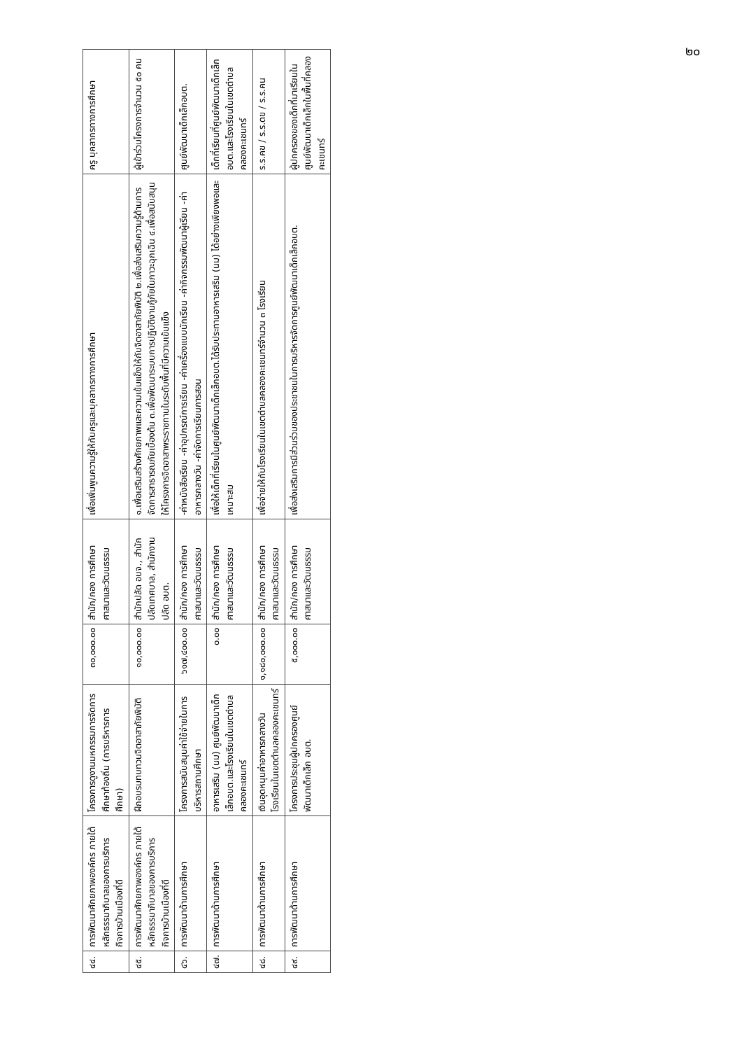๒๐
| ๔๔. | การพัฒนาศักยภาพองค์กร ภายใต้หลักธรรมาภิบาลของการบริการกิจการบ้านเมืองที่ดี | โครงการดูงานมหกรรมการจัดการศึกษาท้องถิ่น (การบริหารการศึกษา) | ๓๐,๐๐๐.๐๐ | สำนัก/กอง การศึกษา ศาสนาและวัฒนธรรม | เพื่อเพิ่มพูนความรู้ให้กับครูและบุคลากรทางการศึกษา | ครู บุคลากรทางการศึกษา |
| ๔๕. | การพัฒนาศักยภาพองค์กร ภายใต้หลักธรรมาภิบาลของการบริการกิจการบ้านเมืองที่ดี | ฝึกอบรมทบทวนจิตอาสาภัยพิบัติ | ๑๐,๐๐๐.๐๐ | สำนักปลัด อบจ., สำนักปลัดเทศบาล, สำนักงานปลัด อบต. | ๑.เพื่อเสริมสร้างศักยภาพและความเข้มแข็งให้กับจิตอาสาภัยพิบัติ ๒.เพื่อส่งเสริมความรู้ด้านการจัดการสาธารณภัยเบื้องต้น ๓.เพื่อพัฒนาระบบการปฏิบัติงานกู้ภัยในภาวะฉุกเฉิน ๔.เพื่อสนับสนุนให้โครงการจิตอาสาพระราชทานในระดับพื้นที่มีความเข้มแข็ง | ผู้เข้าร่วมโครงการจำนวน ๕๐ คน |
| ๔๖. | การพัฒนาด้านการศึกษา | โครงการสนับสนุนค่าใช้จ่ายในการบริหารสถานศึกษา | ๖๑๗,๔๐๐.๐๐ | สำนัก/กอง การศึกษา ศาสนาและวัฒนธรรม | -ค่าหนังสือเรียน -ค่าอุปกรณ์การเรียน -ค่าเครื่องแบบนักเรียน -ค่ากิจกรรมพัฒนาผู้เรียน -ค่าอาหารกลางวัน -ค่าจัดการเรียนการสอน | ศูนย์พัฒนาเด็กเล็กอบต. |
| ๔๗. | การพัฒนาด้านการศึกษา | อาหารเสริม (นม) ศูนย์พัฒนาเด็กเล็กอบต.และโรงเรียนในเขตตำบลคลองคะเชนทร์ | ๐.๐๐ | สำนัก/กอง การศึกษา ศาสนาและวัฒนธรรม | เพื่อให้เด็กที่เรียนในศูนย์พัฒนาเด็กเล็กอบต.ได้รับประทานอาหารเสริม (นม) ได้อย่างเพียงพอและเหมาะสม | เด็กที่เรียนที่ศูนย์พัฒนาเด็กเล็ก อบต.และโรงเรียนในเขตตำบลคลองคะเชนทร์ |
| ๔๘. | การพัฒนาด้านการศึกษา | เงินอุดหนุนค่าอาหารกลางวันโรงเรียนในเขตตำบลคลองคะเชนทร์ | ๑,๑๘๐,๐๐๐.๐๐ | สำนัก/กอง การศึกษา ศาสนาและวัฒนธรรม | เพื่อจ่ายให้กับโรงเรียนในเขตตำบลคลองคะเชนทร์จำนวน ๓ โรงเรียน | ร.ร.คข / ร.ร.ดข / ร.ร.คน |
| ๔๙. | การพัฒนาด้านการศึกษา | โครงการประชุมผู้ปกครองศูนย์พัฒนาเด็กเล็ก อบต. | ๕,๐๐๐.๐๐ | สำนัก/กอง การศึกษา ศาสนาและวัฒนธรรม | เพื่อส่งเสริมการมีส่วนร่วมของประชาชนในการบริหารจัดการศูนย์พัฒนาเด็กเล็กอบต. | ผู้ปกครองของเด็กที่มาเรียนในศูนย์พัฒนาเด็กเล็กในพื้นที่คลองคะเชนทร์ |